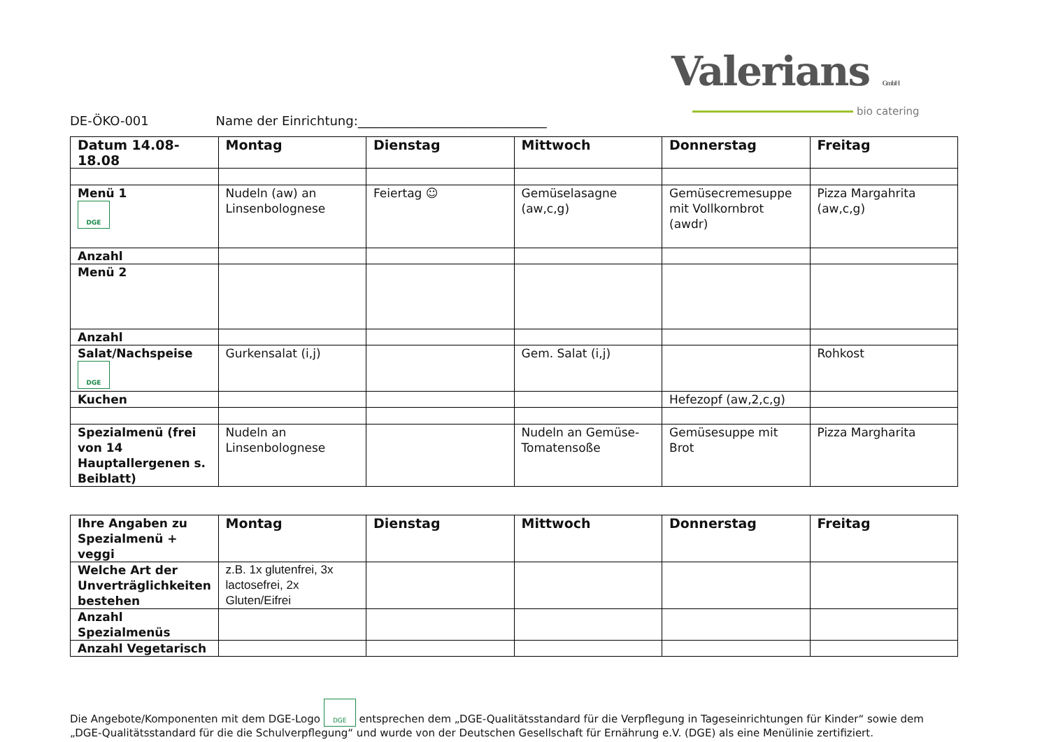Valerians GmbH
bio catering
DE-ÖKO-001 Name der Einrichtung:______________________________
| Datum 14.08-18.08 | Montag | Dienstag | Mittwoch | Donnerstag | Freitag |
| --- | --- | --- | --- | --- | --- |
| Menü 1 DGE | Nudeln (aw) an Linsenbolognese | Feiertag ☺ | Gemüselasagne (aw,c,g) | Gemüsecremesuppe mit Vollkornbrot (awdr) | Pizza Margahrita (aw,c,g) |
| Anzahl | | | | | |
| Menü 2 | | | | | |
| Anzahl | | | | | |
| Salat/Nachspeise DGE | Gurkensalat (i,j) | | Gem. Salat (i,j) | | Rohkost |
| Kuchen | | | | Hefezopf (aw,2,c,g) | |
| Spezialmenü (frei von 14 Hauptallergenen s. Beiblatt) | Nudeln an Linsenbolognese | | Nudeln an Gemüse-Tomatensoße | Gemüsesuppe mit Brot | Pizza Margharita |
| Ihre Angaben zu Spezialmenü + veggi | Montag | Dienstag | Mittwoch | Donnerstag | Freitag |
| Welche Art der Unverträglichkeiten bestehen | z.B. 1x glutenfrei, 3x lactosefrei, 2x Gluten/Eifrei | | | | |
| Anzahl Spezialmenüs | | | | | |
| Anzahl Vegetarisch | | | | | |
Die Angebote/Komponenten mit dem DGE-Logo DGE entsprechen dem „DGE-Qualitätsstandard für die Verpflegung in Tageseinrichtungen für Kinder“ sowie dem „DGE-Qualitätsstandard für die die Schulverpflegung“ und wurde von der Deutschen Gesellschaft für Ernährung e.V. (DGE) als eine Menülinie zertifiziert.